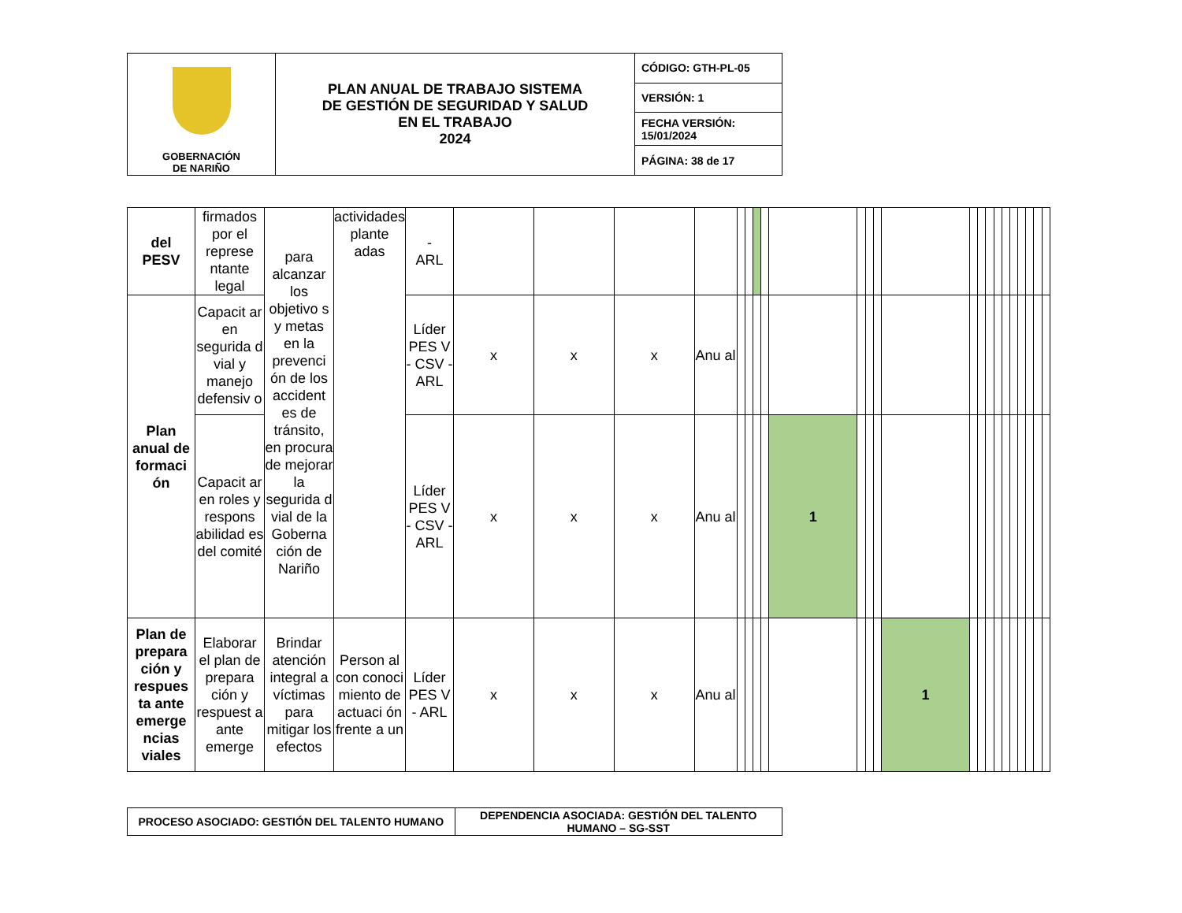| GOBERNACIÓN DE NARIÑO | PLAN ANUAL DE TRABAJO SISTEMA DE GESTIÓN DE SEGURIDAD Y SALUD EN EL TRABAJO 2024 | CÓDIGO: GTH-PL-05 |
| | | VERSIÓN: 1 |
| | | FECHA VERSIÓN: 15/01/2024 |
| | | PÁGINA: 38 de 17 |
| del PESV | firmados por el represe ntante legal | para alcanzar los objetivo s y metas en la prevenci ón de los accident es de tránsito, en procura de mejorar la segurida d vial de la Goberna ción de Nariño | actividades plante adas | - ARL | | | | | | | | | | | | | | | | | | | | | | | |
| Plan anual de formaci ón | Capacit ar en segurida d vial y manejo defensiv o | | | Líder PES V - CSV - ARL | x | x | x | Anu al | | | | | | | | | | | | | | | | | | | |
| | Capacit ar en roles y respons abilidad es del comité | | | Líder PES V - CSV - ARL | x | x | x | Anu al | | | | | 1 | | | | | | | | | | | | | | |
| Plan de prepara ción y respues ta ante emerge ncias viales | Elaborar el plan de prepara ción y respuest a ante emerge | Brindar atención integral a víctimas para mitigar los efectos | Person al con conoci miento de actuaci ón frente a un | Líder PES V - ARL | x | x | x | Anu al | | | | | | | | | 1 | | | | | | | | | | |
| PROCESO ASOCIADO: GESTIÓN DEL TALENTO HUMANO | DEPENDENCIA ASOCIADA: GESTIÓN DEL TALENTO HUMANO – SG-SST |